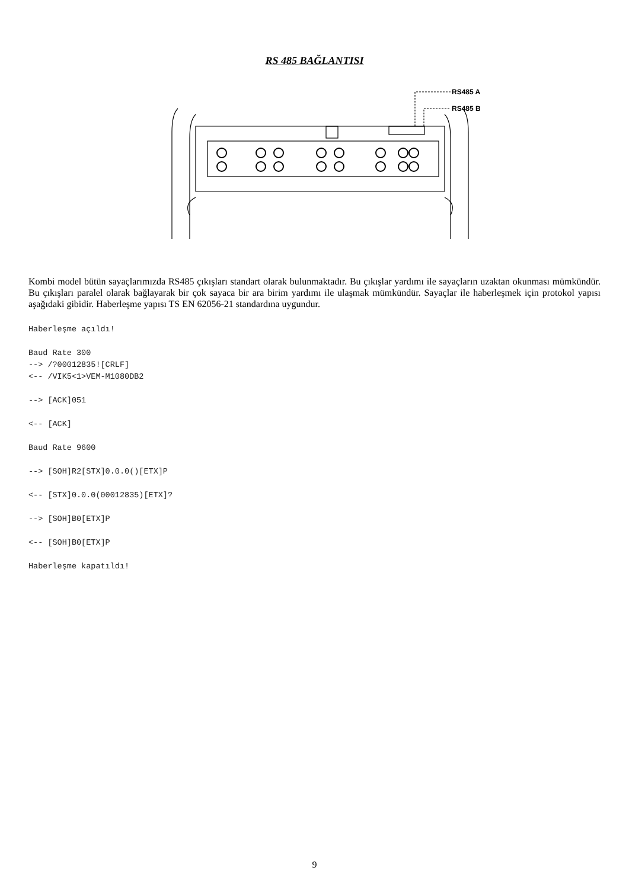RS 485 BAĞLANTISI
RS485 A
RS485 B
Kombi model bütün sayaçlarımızda RS485 çıkışları standart olarak bulunmaktadır. Bu çıkışlar yardımı ile sayaçların uzaktan okunması mümkündür. Bu çıkışları paralel olarak bağlayarak bir çok sayaca bir ara birim yardımı ile ulaşmak mümkündür. Sayaçlar ile haberleşmek için protokol yapısı aşağıdaki gibidir. Haberleşme yapısı TS EN 62056-21 standardına uygundur.
Haberleşme açıldı!

Baud Rate 300
--> /?00012835![CRLF]
<-- /VIK5<1>VEM-M1080DB2

--> [ACK]051

<-- [ACK]

Baud Rate 9600

--> [SOH]R2[STX]0.0.0()[ETX]P

<-- [STX]0.0.0(00012835)[ETX]?

--> [SOH]B0[ETX]P

<-- [SOH]B0[ETX]P

Haberleşme kapatıldı!
9